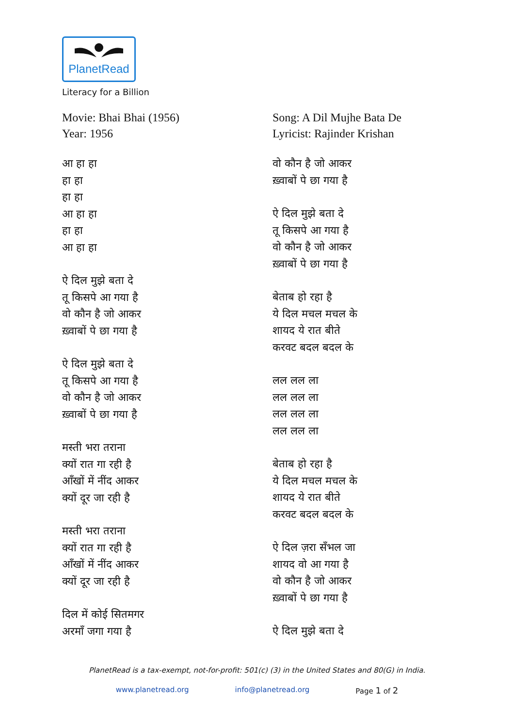PlanetRead
Literacy for a Billion
Movie: Bhai Bhai (1956)
Year: 1956
आ हा हा
हा हा
हा हा
आ हा हा
हा हा
आ हा हा
ऐ दिल मुझे बता दे
तू किसपे आ गया है
वो कौन है जो आकर
ख़्वाबों पे छा गया है
ऐ दिल मुझे बता दे
तू किसपे आ गया है
वो कौन है जो आकर
ख़्वाबों पे छा गया है
मस्ती भरा तराना
क्यों रात गा रही है
आँखों में नींद आकर
क्यों दूर जा रही है
मस्ती भरा तराना
क्यों रात गा रही है
आँखों में नींद आकर
क्यों दूर जा रही है
दिल में कोई सितमगर
अरमाँ जगा गया है
Song: A Dil Mujhe Bata De
Lyricist: Rajinder Krishan
वो कौन है जो आकर
ख़्वाबों पे छा गया है
ऐ दिल मुझे बता दे
तू किसपे आ गया है
वो कौन है जो आकर
ख़्वाबों पे छा गया है
बेताब हो रहा है
ये दिल मचल मचल के
शायद ये रात बीते
करवट बदल बदल के
लल लल ला
लल लल ला
लल लल ला
लल लल ला
बेताब हो रहा है
ये दिल मचल मचल के
शायद ये रात बीते
करवट बदल बदल के
ऐ दिल ज़रा सँभल जा
शायद वो आ गया है
वो कौन है जो आकर
ख़्वाबों पे छा गया है
ऐ दिल मुझे बता दे
PlanetRead is a tax-exempt, not-for-profit: 501(c) (3) in the United States and 80(G) in India.
www.planetread.org info@planetread.org Page 1 of 2